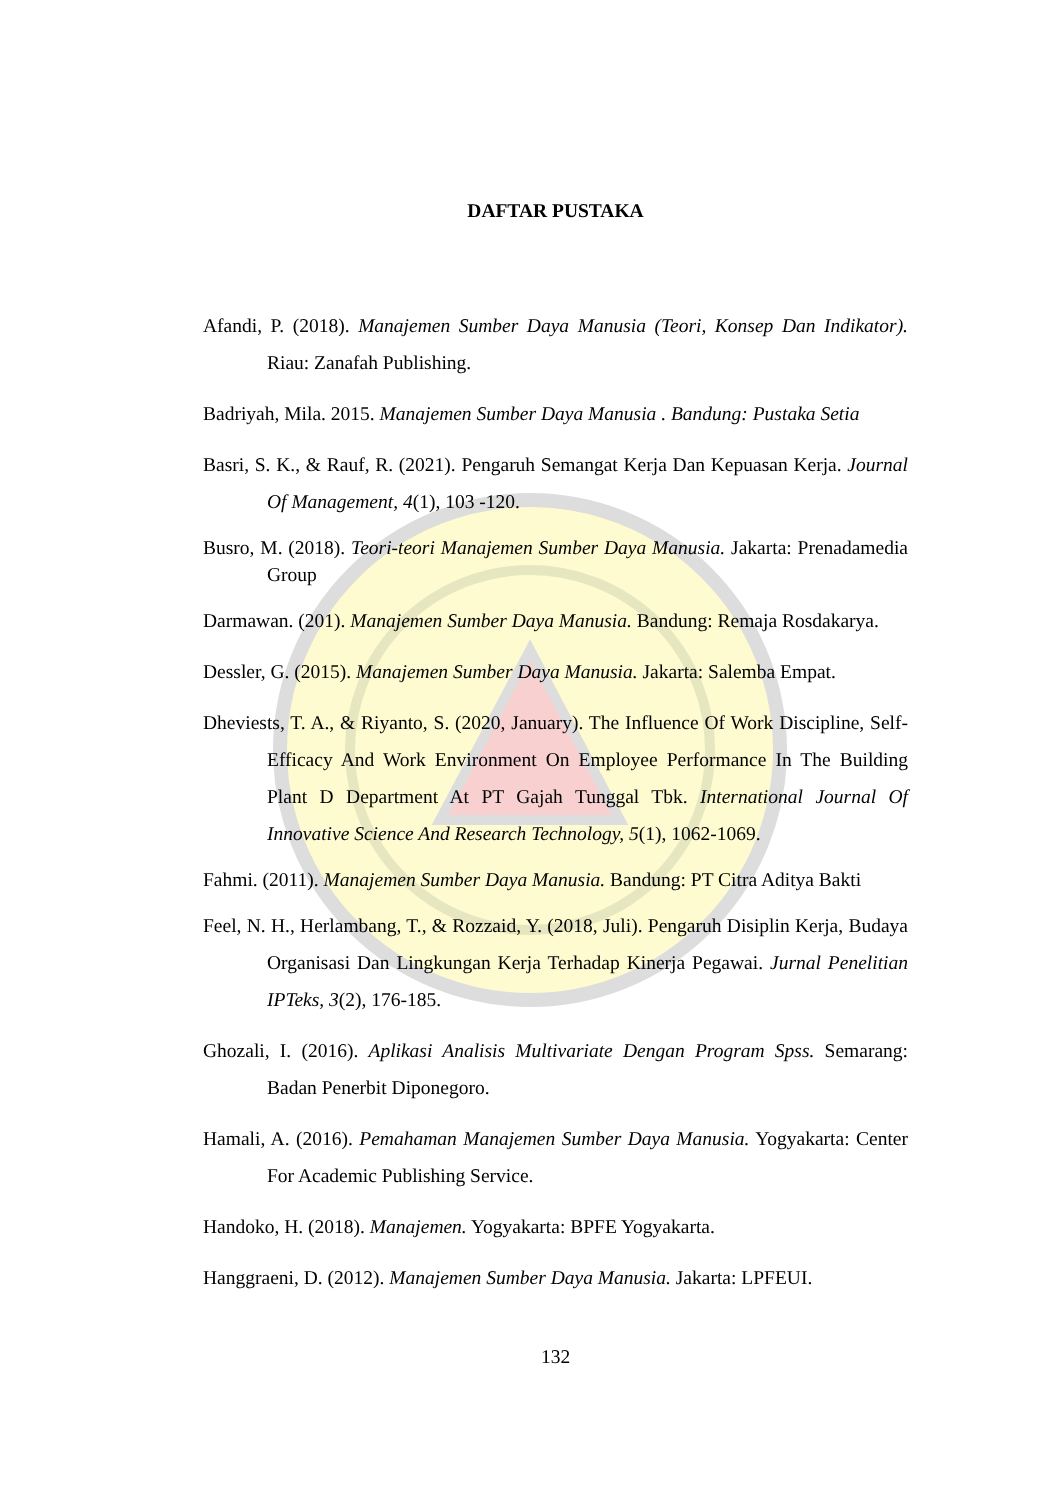DAFTAR PUSTAKA
Afandi, P. (2018). Manajemen Sumber Daya Manusia (Teori, Konsep Dan Indikator). Riau: Zanafah Publishing.
Badriyah, Mila. 2015. Manajemen Sumber Daya Manusia . Bandung: Pustaka Setia
Basri, S. K., & Rauf, R. (2021). Pengaruh Semangat Kerja Dan Kepuasan Kerja. Journal Of Management, 4(1), 103 -120.
Busro, M. (2018). Teori-teori Manajemen Sumber Daya Manusia. Jakarta: Prenadamedia Group
Darmawan. (201). Manajemen Sumber Daya Manusia. Bandung: Remaja Rosdakarya.
Dessler, G. (2015). Manajemen Sumber Daya Manusia. Jakarta: Salemba Empat.
Dheviests, T. A., & Riyanto, S. (2020, January). The Influence Of Work Discipline, Self-Efficacy And Work Environment On Employee Performance In The Building Plant D Department At PT Gajah Tunggal Tbk. International Journal Of Innovative Science And Research Technology, 5(1), 1062-1069.
Fahmi. (2011). Manajemen Sumber Daya Manusia. Bandung: PT Citra Aditya Bakti
Feel, N. H., Herlambang, T., & Rozzaid, Y. (2018, Juli). Pengaruh Disiplin Kerja, Budaya Organisasi Dan Lingkungan Kerja Terhadap Kinerja Pegawai. Jurnal Penelitian IPTeks, 3(2), 176-185.
Ghozali, I. (2016). Aplikasi Analisis Multivariate Dengan Program Spss. Semarang: Badan Penerbit Diponegoro.
Hamali, A. (2016). Pemahaman Manajemen Sumber Daya Manusia. Yogyakarta: Center For Academic Publishing Service.
Handoko, H. (2018). Manajemen. Yogyakarta: BPFE Yogyakarta.
Hanggraeni, D. (2012). Manajemen Sumber Daya Manusia. Jakarta: LPFEUI.
132